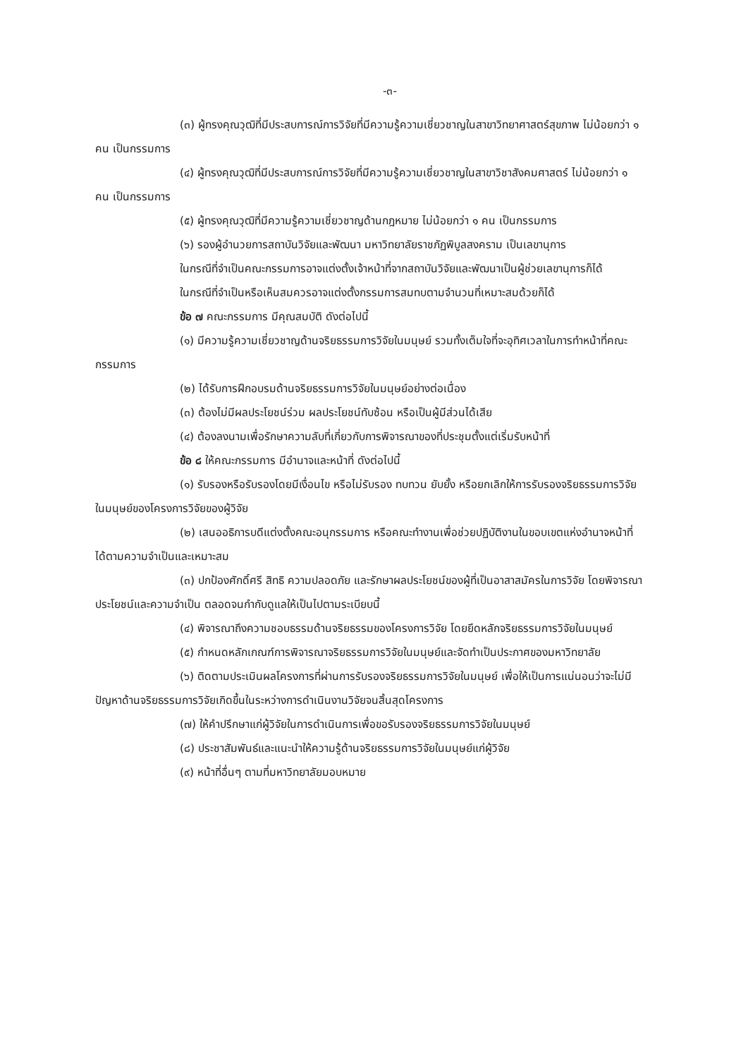-๓-
(๓) ผู้ทรงคุณวุฒิที่มีประสบการณ์การวิจัยที่มีความรู้ความเชี่ยวชาญในสาขาวิทยาศาสตร์สุขภาพ ไม่น้อยกว่า ๑ คน เป็นกรรมการ
(๔) ผู้ทรงคุณวุฒิที่มีประสบการณ์การวิจัยที่มีความรู้ความเชี่ยวชาญในสาขาวิชาสังคมศาสตร์ ไม่น้อยกว่า ๑ คน เป็นกรรมการ
(๕) ผู้ทรงคุณวุฒิที่มีความรู้ความเชี่ยวชาญด้านกฎหมาย ไม่น้อยกว่า ๑ คน เป็นกรรมการ
(๖) รองผู้อำนวยการสถาบันวิจัยและพัฒนา มหาวิทยาลัยราชภัฏพิบูลสงคราม เป็นเลขานุการ
ในกรณีที่จำเป็นคณะกรรมการอาจแต่งตั้งเจ้าหน้าที่จากสถาบันวิจัยและพัฒนาเป็นผู้ช่วยเลขานุการก็ได้
ในกรณีที่จำเป็นหรือเห็นสมควรอาจแต่งตั้งกรรมการสมทบตามจำนวนที่เหมาะสมด้วยก็ได้
ข้อ ๗ คณะกรรมการ มีคุณสมบัติ ดังต่อไปนี้
(๑) มีความรู้ความเชี่ยวชาญด้านจริยธรรมการวิจัยในมนุษย์ รวมทั้งเต็มใจที่จะอุทิศเวลาในการทำหน้าที่คณะกรรมการ
(๒) ได้รับการฝึกอบรมด้านจริยธรรมการวิจัยในมนุษย์อย่างต่อเนื่อง
(๓) ต้องไม่มีผลประโยชน์ร่วม ผลประโยชน์ทับซ้อน หรือเป็นผู้มีส่วนได้เสีย
(๔) ต้องลงนามเพื่อรักษาความลับที่เกี่ยวกับการพิจารณาของที่ประชุมตั้งแต่เริ่มรับหน้าที่
ข้อ ๘ ให้คณะกรรมการ มีอำนาจและหน้าที่ ดังต่อไปนี้
(๑) รับรองหรือรับรองโดยมีเงื่อนไข หรือไม่รับรอง ทบทวน ยับยั้ง หรือยกเลิกให้การรับรองจริยธรรมการวิจัยในมนุษย์ของโครงการวิจัยของผู้วิจัย
(๒) เสนออธิการบดีแต่งตั้งคณะอนุกรรมการ หรือคณะทำงานเพื่อช่วยปฏิบัติงานในขอบเขตแห่งอำนาจหน้าที่ได้ตามความจำเป็นและเหมาะสม
(๓) ปกป้องศักดิ์ศรี สิทธิ ความปลอดภัย และรักษาผลประโยชน์ของผู้ที่เป็นอาสาสมัครในการวิจัย โดยพิจารณาประโยชน์และความจำเป็น ตลอดจนกำกับดูแลให้เป็นไปตามระเบียบนี้
(๔) พิจารณาถึงความชอบธรรมด้านจริยธรรมของโครงการวิจัย โดยยึดหลักจริยธรรมการวิจัยในมนุษย์
(๕) กำหนดหลักเกณฑ์การพิจารณาจริยธรรมการวิจัยในมนุษย์และจัดทำเป็นประกาศของมหาวิทยาลัย
(๖) ติดตามประเมินผลโครงการที่ผ่านการรับรองจริยธรรมการวิจัยในมนุษย์ เพื่อให้เป็นการแน่นอนว่าจะไม่มีปัญหาด้านจริยธรรมการวิจัยเกิดขึ้นในระหว่างการดำเนินงานวิจัยจนสิ้นสุดโครงการ
(๗) ให้คำปรึกษาแก่ผู้วิจัยในการดำเนินการเพื่อขอรับรองจริยธรรมการวิจัยในมนุษย์
(๘) ประชาสัมพันธ์และแนะนำให้ความรู้ด้านจริยธรรมการวิจัยในมนุษย์แก่ผู้วิจัย
(๙) หน้าที่อื่นๆ ตามที่มหาวิทยาลัยมอบหมาย